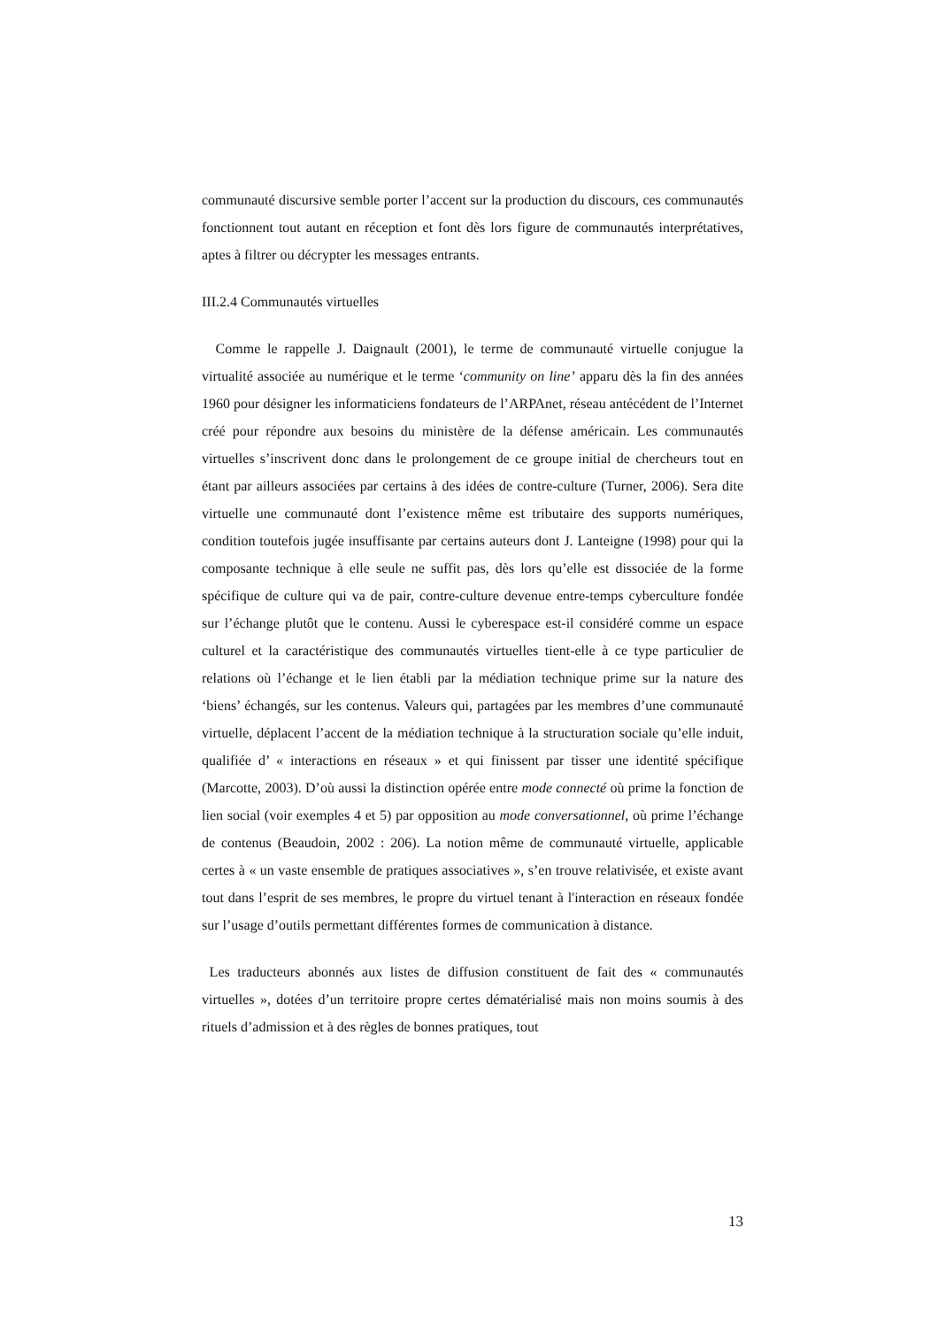communauté discursive semble porter l’accent sur la production du discours, ces communautés fonctionnent tout autant en réception et font dès lors figure de communautés interprétatives, aptes à filtrer ou décrypter les messages entrants.
III.2.4 Communautés virtuelles
Comme le rappelle J. Daignault (2001), le terme de communauté virtuelle conjugue la virtualité associée au numérique et le terme ‘community on line’ apparu dès la fin des années 1960 pour désigner les informaticiens fondateurs de l’ARPAnet, réseau antécédent de l’Internet créé pour répondre aux besoins du ministère de la défense américain. Les communautés virtuelles s’inscrivent donc dans le prolongement de ce groupe initial de chercheurs tout en étant par ailleurs associées par certains à des idées de contre-culture (Turner, 2006). Sera dite virtuelle une communauté dont l’existence même est tributaire des supports numériques, condition toutefois jugée insuffisante par certains auteurs dont J. Lanteigne (1998) pour qui la composante technique à elle seule ne suffit pas, dès lors qu’elle est dissociée de la forme spécifique de culture qui va de pair, contre-culture devenue entre-temps cyberculture fondée sur l’échange plutôt que le contenu. Aussi le cyberespace est-il considéré comme un espace culturel et la caractéristique des communautés virtuelles tient-elle à ce type particulier de relations où l’échange et le lien établi par la médiation technique prime sur la nature des ‘biens’ échangés, sur les contenus. Valeurs qui, partagées par les membres d’une communauté virtuelle, déplacent l’accent de la médiation technique à la structuration sociale qu’elle induit, qualifiée d’ « interactions en réseaux » et qui finissent par tisser une identité spécifique (Marcotte, 2003). D’où aussi la distinction opérée entre mode connecté où prime la fonction de lien social (voir exemples 4 et 5) par opposition au mode conversationnel, où prime l’échange de contenus (Beaudoin, 2002 : 206). La notion même de communauté virtuelle, applicable certes à « un vaste ensemble de pratiques associatives », s’en trouve relativisée, et existe avant tout dans l’esprit de ses membres, le propre du virtuel tenant à l'interaction en réseaux fondée sur l’usage d’outils permettant différentes formes de communication à distance.
Les traducteurs abonnés aux listes de diffusion constituent de fait des « communautés virtuelles », dotées d’un territoire propre certes dématérialisé mais non moins soumis à des rituels d’admission et à des règles de bonnes pratiques, tout
13